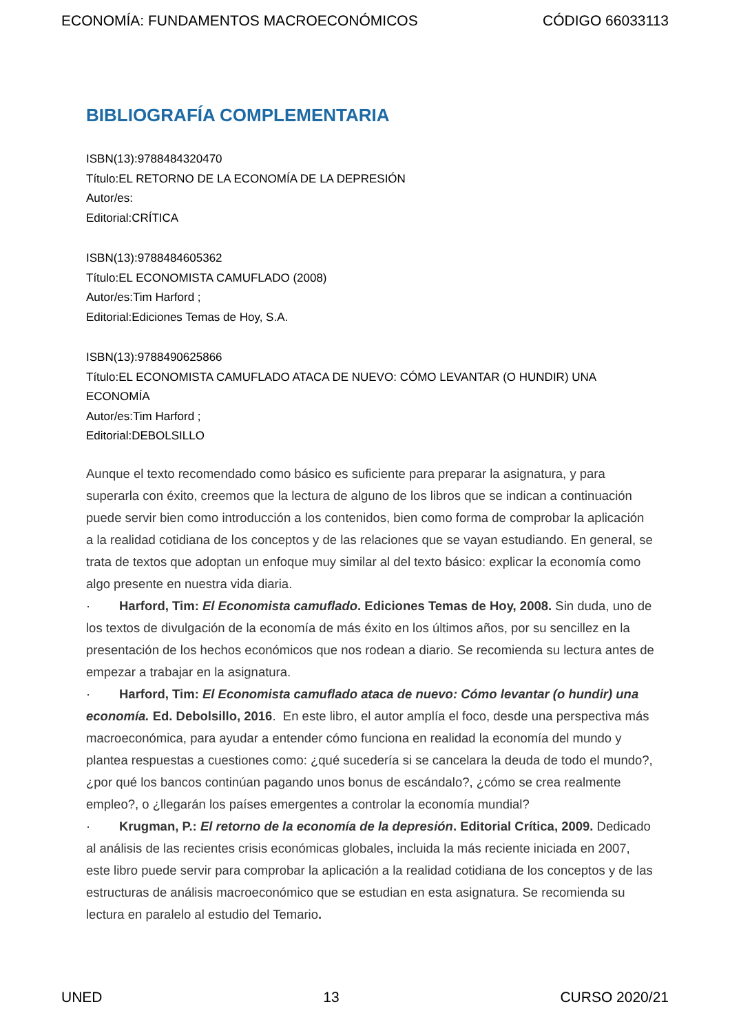ECONOMÍA: FUNDAMENTOS MACROECONÓMICOS CÓDIGO 66033113
BIBLIOGRAFÍA COMPLEMENTARIA
ISBN(13):9788484320470
Título:EL RETORNO DE LA ECONOMÍA DE LA DEPRESIÓN
Autor/es:
Editorial:CRÍTICA
ISBN(13):9788484605362
Título:EL ECONOMISTA CAMUFLADO (2008)
Autor/es:Tim Harford ;
Editorial:Ediciones Temas de Hoy, S.A.
ISBN(13):9788490625866
Título:EL ECONOMISTA CAMUFLADO ATACA DE NUEVO: CÓMO LEVANTAR (O HUNDIR) UNA ECONOMÍA
Autor/es:Tim Harford ;
Editorial:DEBOLSILLO
Aunque el texto recomendado como básico es suficiente para preparar la asignatura, y para superarla con éxito, creemos que la lectura de alguno de los libros que se indican a continuación puede servir bien como introducción a los contenidos, bien como forma de comprobar la aplicación a la realidad cotidiana de los conceptos y de las relaciones que se vayan estudiando. En general, se trata de textos que adoptan un enfoque muy similar al del texto básico: explicar la economía como algo presente en nuestra vida diaria.
· Harford, Tim: El Economista camuflado. Ediciones Temas de Hoy, 2008. Sin duda, uno de los textos de divulgación de la economía de más éxito en los últimos años, por su sencillez en la presentación de los hechos económicos que nos rodean a diario. Se recomienda su lectura antes de empezar a trabajar en la asignatura.
· Harford, Tim: El Economista camuflado ataca de nuevo: Cómo levantar (o hundir) una economía. Ed. Debolsillo, 2016. En este libro, el autor amplía el foco, desde una perspectiva más macroeconómica, para ayudar a entender cómo funciona en realidad la economía del mundo y plantea respuestas a cuestiones como: ¿qué sucedería si se cancelara la deuda de todo el mundo?, ¿por qué los bancos continúan pagando unos bonus de escándalo?, ¿cómo se crea realmente empleo?, o ¿llegarán los países emergentes a controlar la economía mundial?
· Krugman, P.: El retorno de la economía de la depresión. Editorial Crítica, 2009. Dedicado al análisis de las recientes crisis económicas globales, incluida la más reciente iniciada en 2007, este libro puede servir para comprobar la aplicación a la realidad cotidiana de los conceptos y de las estructuras de análisis macroeconómico que se estudian en esta asignatura. Se recomienda su lectura en paralelo al estudio del Temario.
UNED 13 CURSO 2020/21